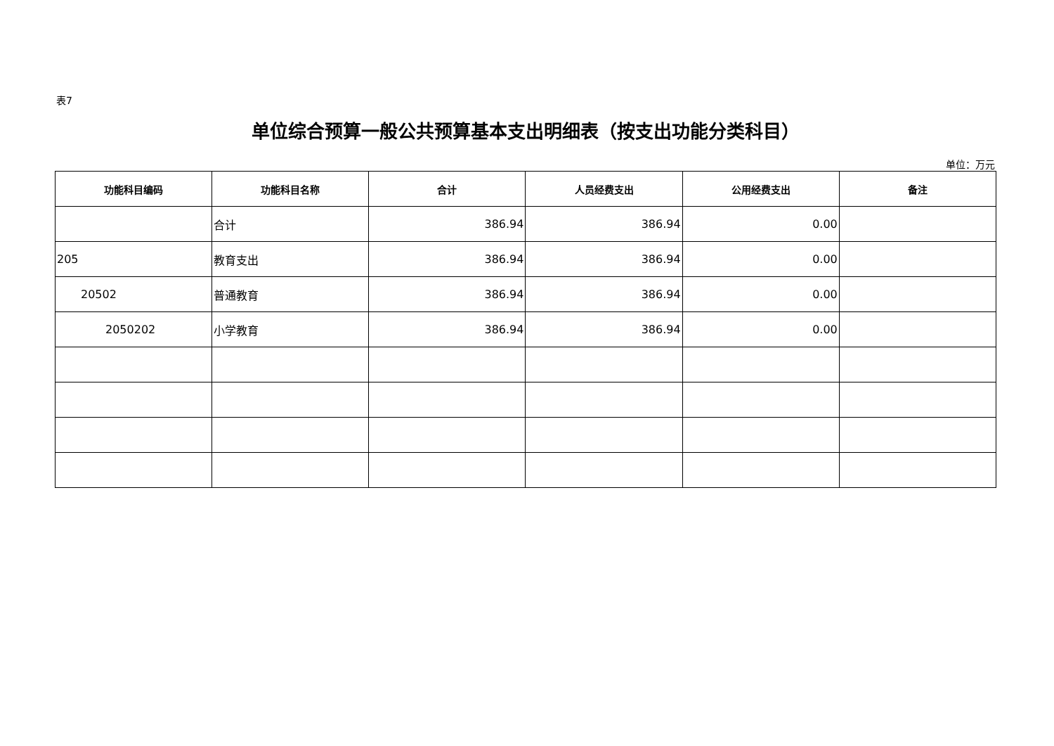表7
单位综合预算一般公共预算基本支出明细表（按支出功能分类科目）
单位：万元
| 功能科目编码 | 功能科目名称 | 合计 | 人员经费支出 | 公用经费支出 | 备注 |
| --- | --- | --- | --- | --- | --- |
| | 合计 | 386.94 | 386.94 | 0.00 | |
| 205 | 教育支出 | 386.94 | 386.94 | 0.00 | |
| 20502 | 普通教育 | 386.94 | 386.94 | 0.00 | |
| 2050202 | 小学教育 | 386.94 | 386.94 | 0.00 | |